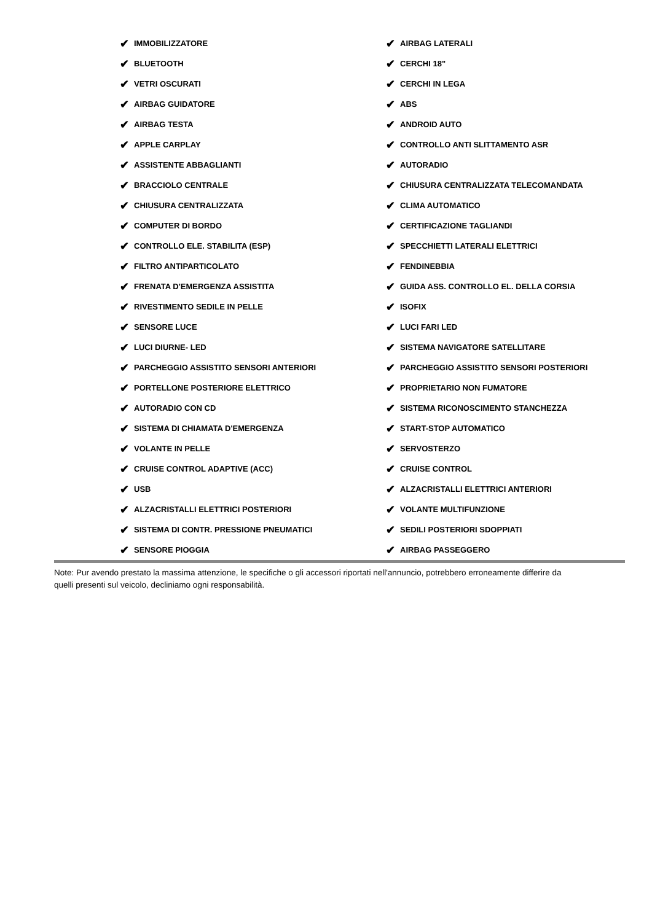✔ IMMOBILIZZATORE
✔ BLUETOOTH
✔ VETRI OSCURATI
✔ AIRBAG GUIDATORE
✔ AIRBAG TESTA
✔ APPLE CARPLAY
✔ ASSISTENTE ABBAGLIANTI
✔ BRACCIOLO CENTRALE
✔ CHIUSURA CENTRALIZZATA
✔ COMPUTER DI BORDO
✔ CONTROLLO ELE. STABILITA (ESP)
✔ FILTRO ANTIPARTICOLATO
✔ FRENATA D'EMERGENZA ASSISTITA
✔ RIVESTIMENTO SEDILE IN PELLE
✔ SENSORE LUCE
✔ LUCI DIURNE- LED
✔ PARCHEGGIO ASSISTITO SENSORI ANTERIORI
✔ PORTELLONE POSTERIORE ELETTRICO
✔ AUTORADIO CON CD
✔ SISTEMA DI CHIAMATA D'EMERGENZA
✔ VOLANTE IN PELLE
✔ CRUISE CONTROL ADAPTIVE (ACC)
✔ USB
✔ ALZACRISTALLI ELETTRICI POSTERIORI
✔ SISTEMA DI CONTR. PRESSIONE PNEUMATICI
✔ SENSORE PIOGGIA
✔ AIRBAG LATERALI
✔ CERCHI 18"
✔ CERCHI IN LEGA
✔ ABS
✔ ANDROID AUTO
✔ CONTROLLO ANTI SLITTAMENTO ASR
✔ AUTORADIO
✔ CHIUSURA CENTRALIZZATA TELECOMANDATA
✔ CLIMA AUTOMATICO
✔ CERTIFICAZIONE TAGLIANDI
✔ SPECCHIETTI LATERALI ELETTRICI
✔ FENDINEBBIA
✔ GUIDA ASS. CONTROLLO EL. DELLA CORSIA
✔ ISOFIX
✔ LUCI FARI LED
✔ SISTEMA NAVIGATORE SATELLITARE
✔ PARCHEGGIO ASSISTITO SENSORI POSTERIORI
✔ PROPRIETARIO NON FUMATORE
✔ SISTEMA RICONOSCIMENTO STANCHEZZA
✔ START-STOP AUTOMATICO
✔ SERVOSTERZO
✔ CRUISE CONTROL
✔ ALZACRISTALLI ELETTRICI ANTERIORI
✔ VOLANTE MULTIFUNZIONE
✔ SEDILI POSTERIORI SDOPPIATI
✔ AIRBAG PASSEGGERO
Note: Pur avendo prestato la massima attenzione, le specifiche o gli accessori riportati nell'annuncio, potrebbero erroneamente differire da quelli presenti sul veicolo, decliniamo ogni responsabilità.